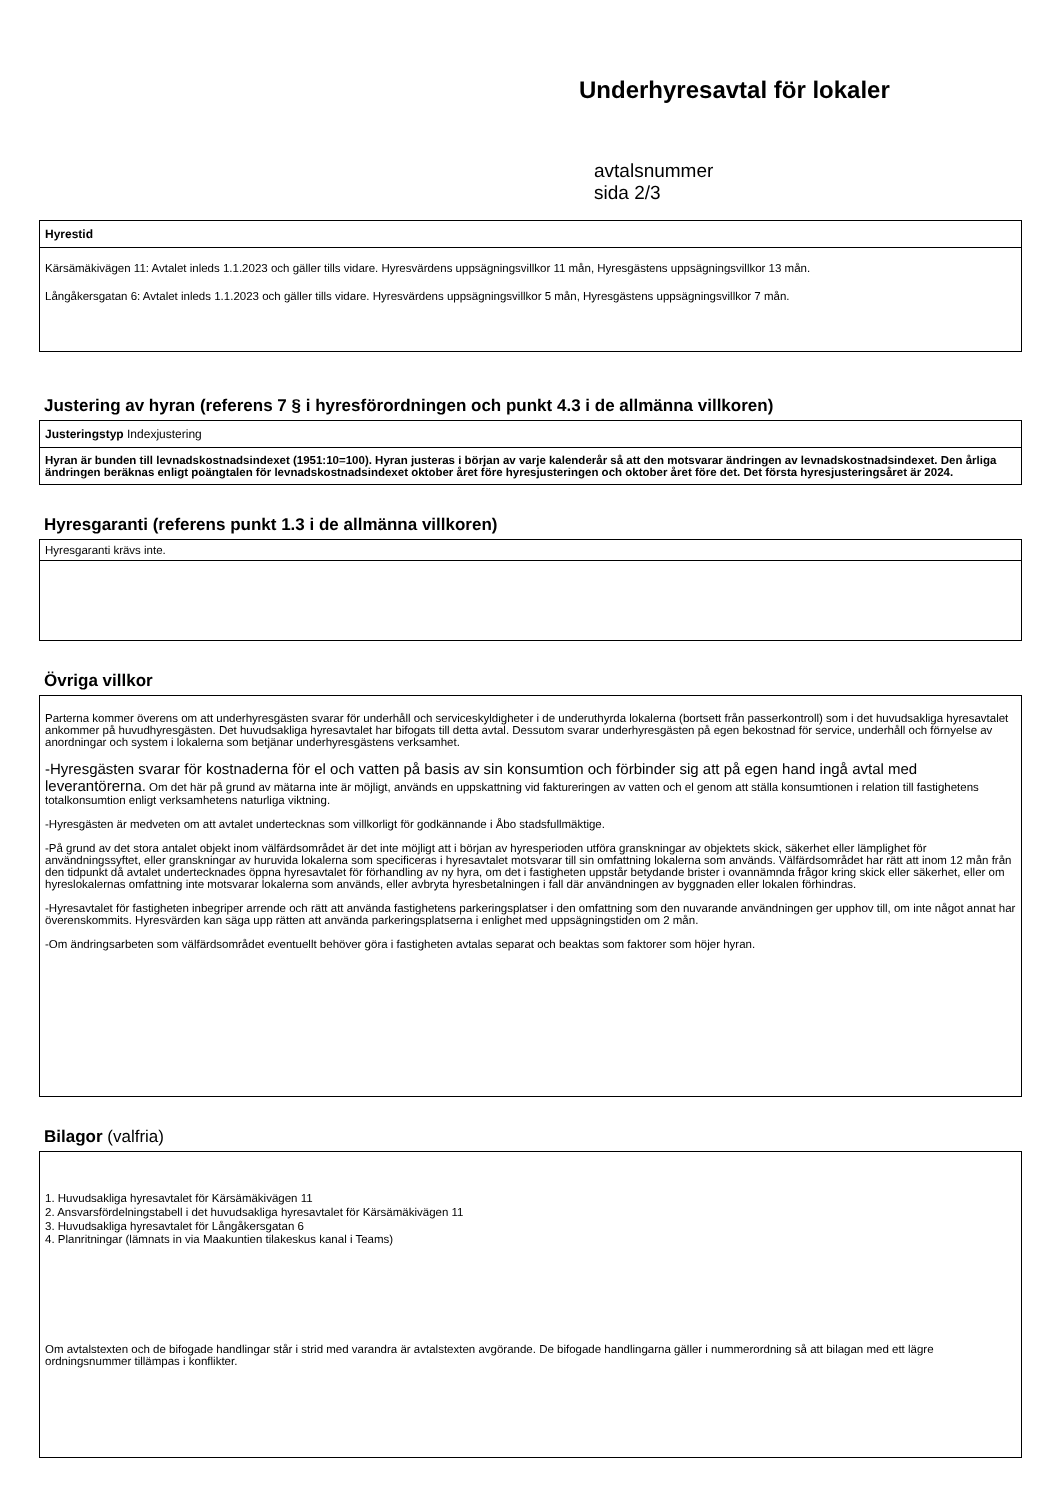Underhyresavtal för lokaler
avtalsnummer sida 2/3
Hyrestid
Kärsämäkivägen 11: Avtalet inleds 1.1.2023 och gäller tills vidare. Hyresvärdens uppsägningsvillkor 11 mån, Hyresgästens uppsägningsvillkor 13 mån.
Långåkersgatan 6: Avtalet inleds 1.1.2023 och gäller tills vidare. Hyresvärdens uppsägningsvillkor 5 mån, Hyresgästens uppsägningsvillkor 7 mån.
Justering av hyran (referens 7 § i hyresförordningen och punkt 4.3 i de allmänna villkoren)
Justeringstyp Indexjustering
Hyran är bunden till levnadskostnadsindexet (1951:10=100). Hyran justeras i början av varje kalenderår så att den motsvarar ändringen av levnadskostnadsindexet. Den årliga ändringen beräknas enligt poängtalen för levnadskostnadsindexet oktober året före hyresjusteringen och oktober året före det. Det första hyresjusteringsåret är 2024.
Hyresgaranti (referens punkt 1.3 i de allmänna villkoren)
Hyresgaranti krävs inte.
Övriga villkor
Parterna kommer överens om att underhyresgästen svarar för underhåll och serviceskyldigheter i de underuthyrda lokalerna (bortsett från passerkontroll) som i det huvudsakliga hyresavtalet ankommer på huvudhyresgästen. Det huvudsakliga hyresavtalet har bifogats till detta avtal. Dessutom svarar underhyresgästen på egen bekostnad för service, underhåll och förnyelse av anordningar och system i lokalerna som betjänar underhyresgästens verksamhet.
-Hyresgästen svarar för kostnaderna för el och vatten på basis av sin konsumtion och förbinder sig att på egen hand ingå avtal med leverantörerna. Om det här på grund av mätarna inte är möjligt, används en uppskattning vid faktureringen av vatten och el genom att ställa konsumtionen i relation till fastighetens totalkonsumtion enligt verksamhetens naturliga viktning.
-Hyresgästen är medveten om att avtalet undertecknas som villkorligt för godkännande i Åbo stadsfullmäktige.
-På grund av det stora antalet objekt inom välfärdsområdet är det inte möjligt att i början av hyresperioden utföra granskningar av objektets skick, säkerhet eller lämplighet för användningssyftet, eller granskningar av huruvida lokalerna som specificeras i hyresavtalet motsvarar till sin omfattning lokalerna som används. Välfärdsområdet har rätt att inom 12 mån från den tidpunkt då avtalet undertecknades öppna hyresavtalet för förhandling av ny hyra, om det i fastigheten uppstår betydande brister i ovannämnda frågor kring skick eller säkerhet, eller om hyreslokalernas omfattning inte motsvarar lokalerna som används, eller avbryta hyresbetalningen i fall där användningen av byggnaden eller lokalen förhindras.
-Hyresavtalet för fastigheten inbegriper arrende och rätt att använda fastighetens parkeringsplatser i den omfattning som den nuvarande användningen ger upphov till, om inte något annat har överenskommits. Hyresvärden kan säga upp rätten att använda parkeringsplatserna i enlighet med uppsägningstiden om 2 mån.
-Om ändringsarbeten som välfärdsområdet eventuellt behöver göra i fastigheten avtalas separat och beaktas som faktorer som höjer hyran.
Bilagor (valfria)
1. Huvudsakliga hyresavtalet för Kärsämäkivägen 11
2. Ansvarsfördelningstabell i det huvudsakliga hyresavtalet för Kärsämäkivägen 11
3. Huvudsakliga hyresavtalet för Långåkersgatan 6
4. Planritningar (lämnats in via Maakuntien tilakeskus kanal i Teams)
Om avtalstexten och de bifogade handlingar står i strid med varandra är avtalstexten avgörande. De bifogade handlingarna gäller i nummerordning så att bilagan med ett lägre ordningsnummer tillämpas i konflikter.